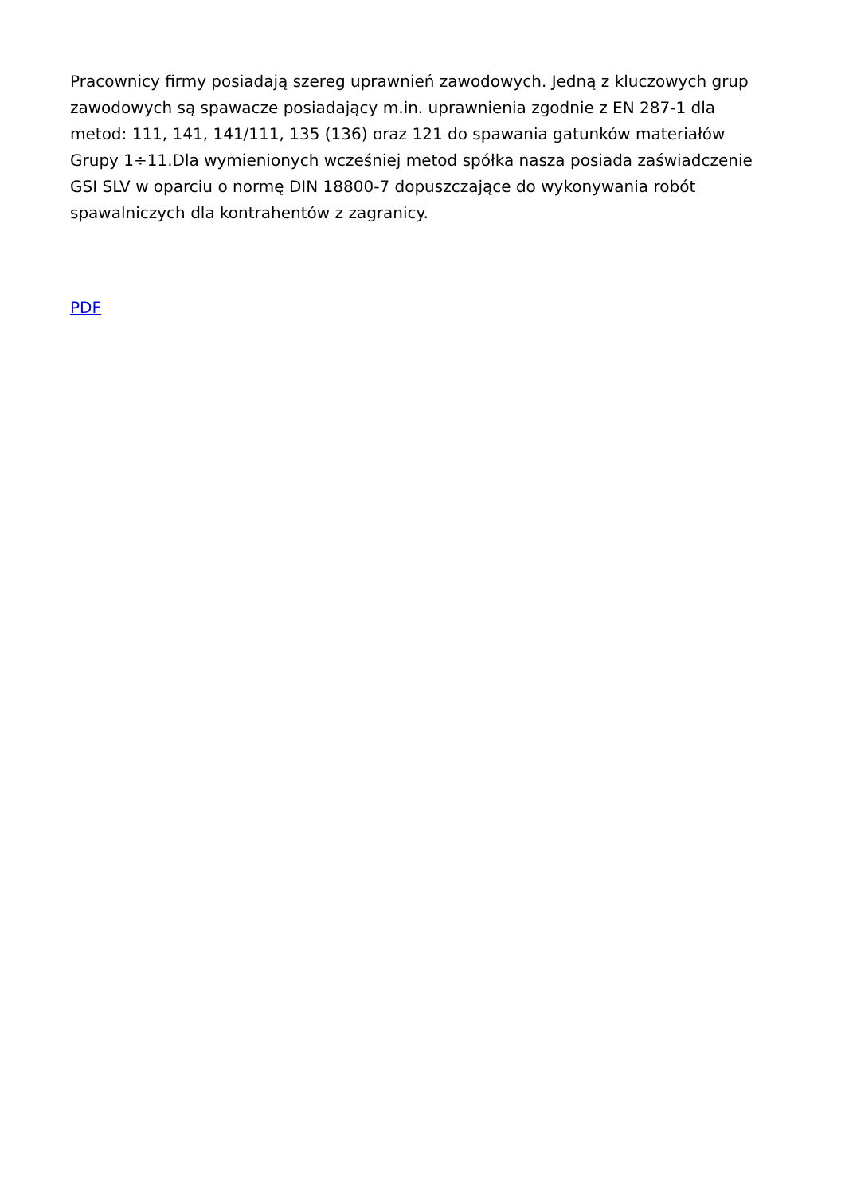Pracownicy firmy posiadają szereg uprawnień zawodowych. Jedną z kluczowych grup zawodowych są spawacze posiadający m.in. uprawnienia zgodnie z EN 287-1 dla metod: 111, 141, 141/111, 135 (136) oraz 121 do spawania gatunków materiałów Grupy 1÷11.Dla wymienionych wcześniej metod spółka nasza posiada zaświadczenie GSI SLV w oparciu o normę DIN 18800-7 dopuszczające do wykonywania robót spawalniczych dla kontrahentów z zagranicy.
PDF